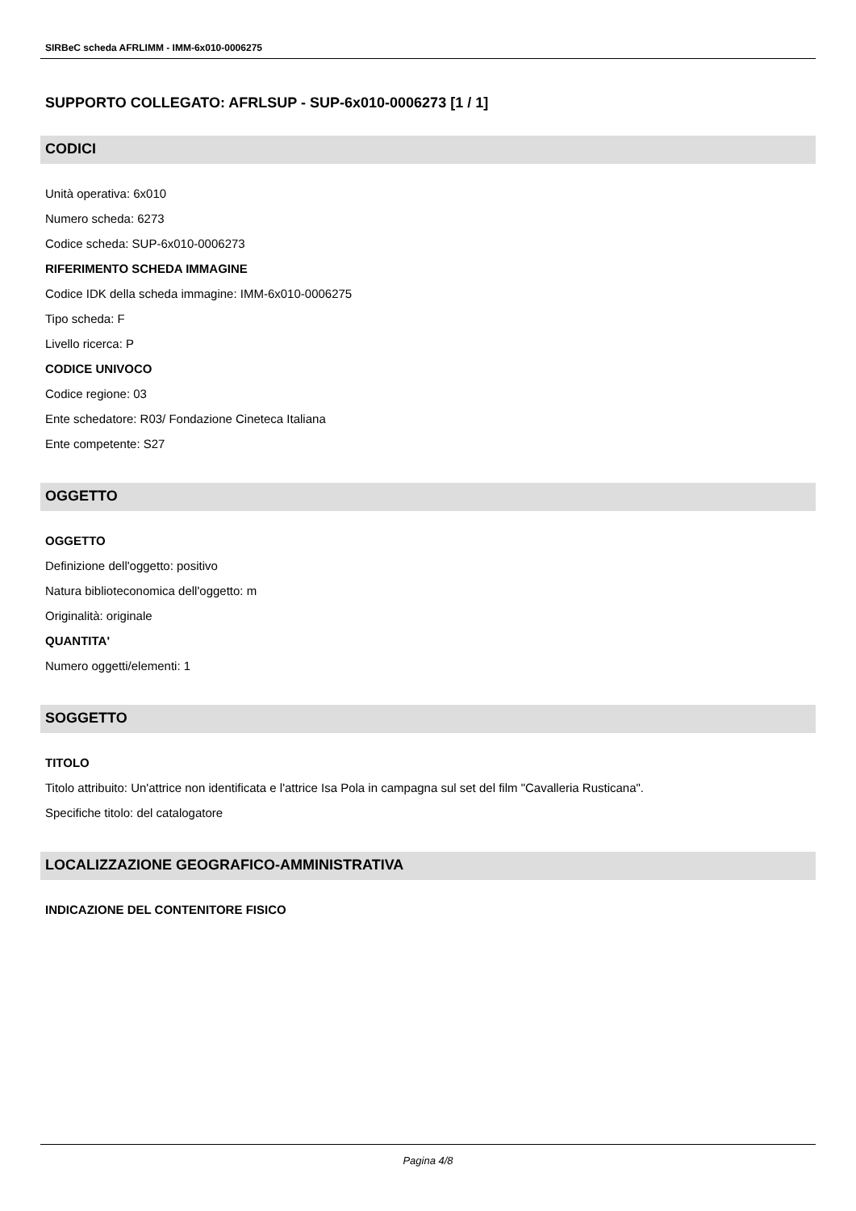SIRBeC scheda AFRLIMM - IMM-6x010-0006275
SUPPORTO COLLEGATO: AFRLSUP - SUP-6x010-0006273 [1 / 1]
CODICI
Unità operativa: 6x010
Numero scheda: 6273
Codice scheda: SUP-6x010-0006273
RIFERIMENTO SCHEDA IMMAGINE
Codice IDK della scheda immagine: IMM-6x010-0006275
Tipo scheda: F
Livello ricerca: P
CODICE UNIVOCO
Codice regione: 03
Ente schedatore: R03/ Fondazione Cineteca Italiana
Ente competente: S27
OGGETTO
OGGETTO
Definizione dell'oggetto: positivo
Natura biblioteconomica dell'oggetto: m
Originalità: originale
QUANTITA'
Numero oggetti/elementi: 1
SOGGETTO
TITOLO
Titolo attribuito: Un'attrice non identificata e l'attrice Isa Pola in campagna sul set del film "Cavalleria Rusticana".
Specifiche titolo: del catalogatore
LOCALIZZAZIONE GEOGRAFICO-AMMINISTRATIVA
INDICAZIONE DEL CONTENITORE FISICO
Pagina 4/8